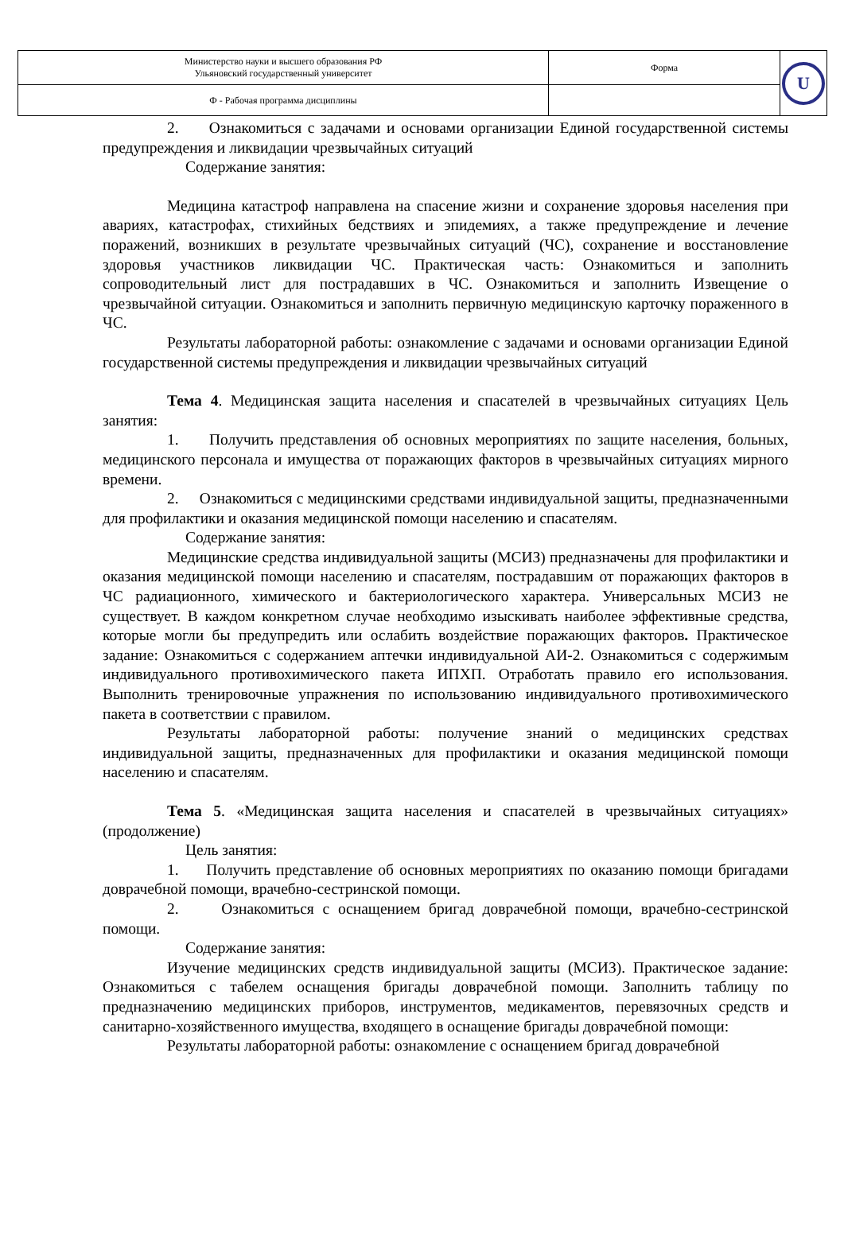| Министерство науки и высшего образования РФ Ульяновский государственный университет | Форма | U |
| Ф - Рабочая программа дисциплины | | |
2. Ознакомиться с задачами и основами организации Единой государственной системы предупреждения и ликвидации чрезвычайных ситуаций
Содержание занятия:
Медицина катастроф направлена на спасение жизни и сохранение здоровья населения при авариях, катастрофах, стихийных бедствиях и эпидемиях, а также предупреждение и лечение поражений, возникших в результате чрезвычайных ситуаций (ЧС), сохранение и восстановление здоровья участников ликвидации ЧС. Практическая часть: Ознакомиться и заполнить сопроводительный лист для пострадавших в ЧС. Ознакомиться и заполнить Извещение о чрезвычайной ситуации. Ознакомиться и заполнить первичную медицинскую карточку пораженного в ЧС.
Результаты лабораторной работы: ознакомление с задачами и основами организации Единой государственной системы предупреждения и ликвидации чрезвычайных ситуаций
Тема 4. Медицинская защита населения и спасателей в чрезвычайных ситуациях Цель занятия:
1. Получить представления об основных мероприятиях по защите населения, больных, медицинского персонала и имущества от поражающих факторов в чрезвычайных ситуациях мирного времени.
2. Ознакомиться с медицинскими средствами индивидуальной защиты, предназначенными для профилактики и оказания медицинской помощи населению и спасателям.
Содержание занятия:
Медицинские средства индивидуальной защиты (МСИЗ) предназначены для профилактики и оказания медицинской помощи населению и спасателям, пострадавшим от поражающих факторов в ЧС радиационного, химического и бактериологического характера. Универсальных МСИЗ не существует. В каждом конкретном случае необходимо изыскивать наиболее эффективные средства, которые могли бы предупредить или ослабить воздействие поражающих факторов. Практическое задание: Ознакомиться с содержанием аптечки индивидуальной АИ-2. Ознакомиться с содержимым индивидуального противохимического пакета ИПХП. Отработать правило его использования. Выполнить тренировочные упражнения по использованию индивидуального противохимического пакета в соответствии с правилом.
Результаты лабораторной работы: получение знаний о медицинских средствах индивидуальной защиты, предназначенных для профилактики и оказания медицинской помощи населению и спасателям.
Тема 5. «Медицинская защита населения и спасателей в чрезвычайных ситуациях» (продолжение)
Цель занятия:
1. Получить представление об основных мероприятиях по оказанию помощи бригадами доврачебной помощи, врачебно-сестринской помощи.
2. Ознакомиться с оснащением бригад доврачебной помощи, врачебно-сестринской помощи.
Содержание занятия:
Изучение медицинских средств индивидуальной защиты (МСИЗ). Практическое задание: Ознакомиться с табелем оснащения бригады доврачебной помощи. Заполнить таблицу по предназначению медицинских приборов, инструментов, медикаментов, перевязочных средств и санитарно-хозяйственного имущества, входящего в оснащение бригады доврачебной помощи:
Результаты лабораторной работы: ознакомление с оснащением бригад доврачебной